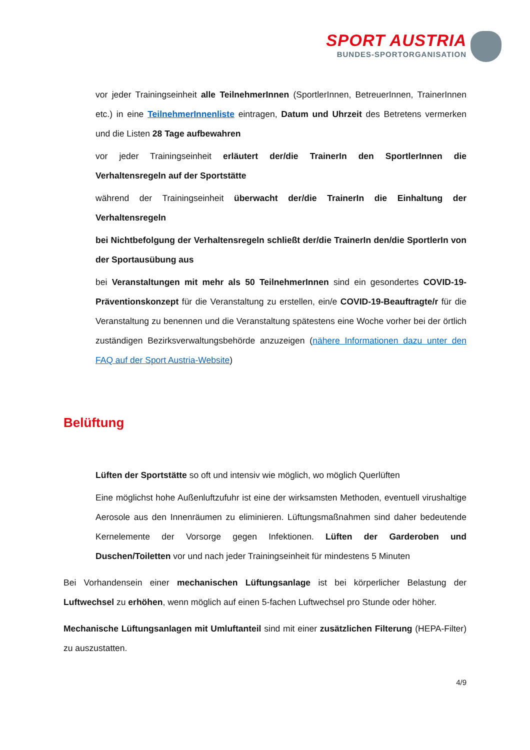SPORT AUSTRIA
BUNDES-SPORTORGANISATION
vor jeder Trainingseinheit alle TeilnehmerInnen (SportlerInnen, BetreuerInnen, TrainerInnen etc.) in eine TeilnehmerInnenliste eintragen, Datum und Uhrzeit des Betretens vermerken und die Listen 28 Tage aufbewahren
vor jeder Trainingseinheit erläutert der/die TrainerIn den SportlerInnen die Verhaltensregeln auf der Sportstätte
während der Trainingseinheit überwacht der/die TrainerIn die Einhaltung der Verhaltensregeln
bei Nichtbefolgung der Verhaltensregeln schließt der/die TrainerIn den/die SportlerIn von der Sportausübung aus
bei Veranstaltungen mit mehr als 50 TeilnehmerInnen sind ein gesondertes COVID-19-Präventionskonzept für die Veranstaltung zu erstellen, ein/e COVID-19-Beauftragte/r für die Veranstaltung zu benennen und die Veranstaltung spätestens eine Woche vorher bei der örtlich zuständigen Bezirksverwaltungsbehörde anzuzeigen (nähere Informationen dazu unter den FAQ auf der Sport Austria-Website)
Belüftung
Lüften der Sportstätte so oft und intensiv wie möglich, wo möglich Querlüften
Eine möglichst hohe Außenluftzufuhr ist eine der wirksamsten Methoden, eventuell virushaltige Aerosole aus den Innenräumen zu eliminieren. Lüftungsmaßnahmen sind daher bedeutende Kernelemente der Vorsorge gegen Infektionen. Lüften der Garderoben und Duschen/Toiletten vor und nach jeder Trainingseinheit für mindestens 5 Minuten
Bei Vorhandensein einer mechanischen Lüftungsanlage ist bei körperlicher Belastung der Luftwechsel zu erhöhen, wenn möglich auf einen 5-fachen Luftwechsel pro Stunde oder höher.
Mechanische Lüftungsanlagen mit Umluftanteil sind mit einer zusätzlichen Filterung (HEPA-Filter) zu auszustatten.
4/9